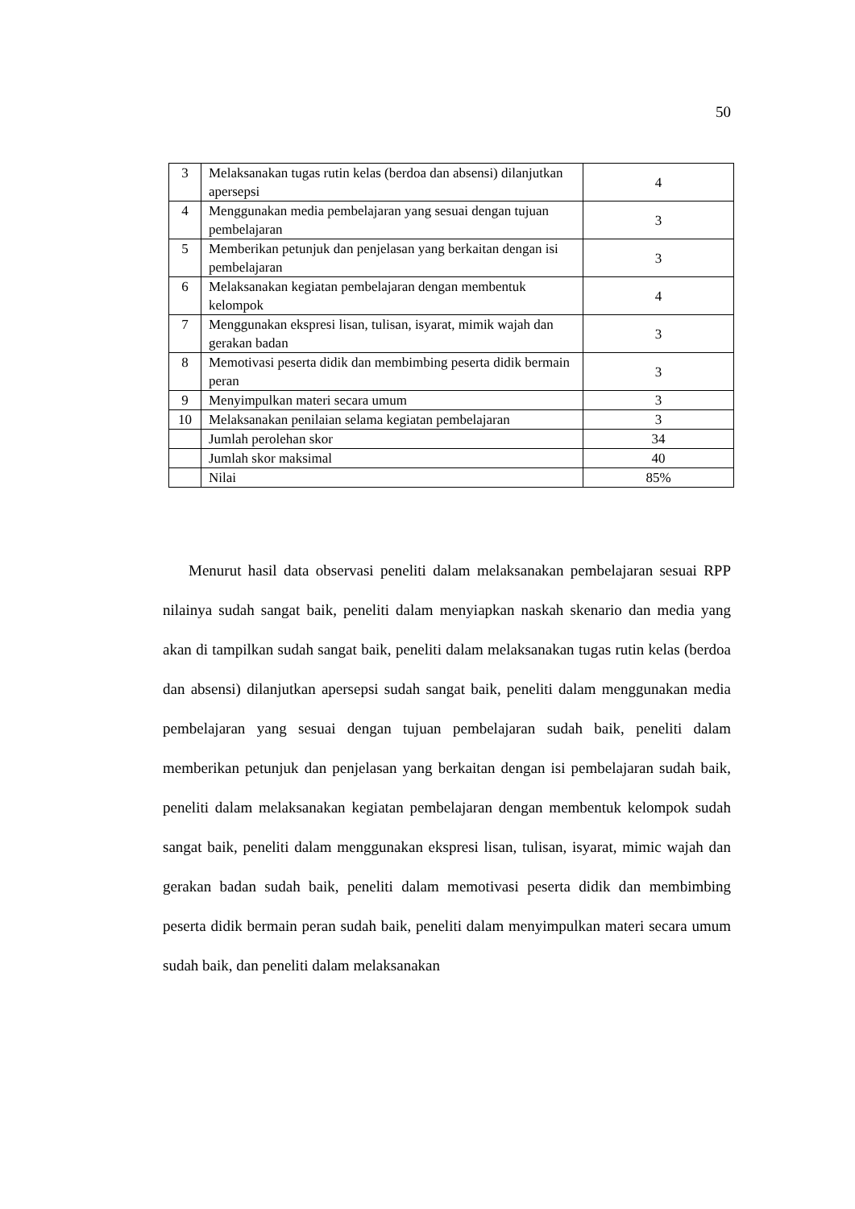50
| 3 | Melaksanakan tugas rutin kelas (berdoa dan absensi) dilanjutkan apersepsi | 4 |
| 4 | Menggunakan media pembelajaran yang sesuai dengan tujuan pembelajaran | 3 |
| 5 | Memberikan petunjuk dan penjelasan yang berkaitan dengan isi pembelajaran | 3 |
| 6 | Melaksanakan kegiatan pembelajaran dengan membentuk kelompok | 4 |
| 7 | Menggunakan ekspresi lisan, tulisan, isyarat, mimik wajah dan gerakan badan | 3 |
| 8 | Memotivasi peserta didik dan membimbing peserta didik bermain peran | 3 |
| 9 | Menyimpulkan materi secara umum | 3 |
| 10 | Melaksanakan penilaian selama kegiatan pembelajaran | 3 |
| | Jumlah perolehan skor | 34 |
| | Jumlah skor maksimal | 40 |
| | Nilai | 85% |
Menurut hasil data observasi peneliti dalam melaksanakan pembelajaran sesuai RPP nilainya sudah sangat baik, peneliti dalam menyiapkan naskah skenario dan media yang akan di tampilkan sudah sangat baik, peneliti dalam melaksanakan tugas rutin kelas (berdoa dan absensi) dilanjutkan apersepsi sudah sangat baik, peneliti dalam menggunakan media pembelajaran yang sesuai dengan tujuan pembelajaran sudah baik, peneliti dalam memberikan petunjuk dan penjelasan yang berkaitan dengan isi pembelajaran sudah baik, peneliti dalam melaksanakan kegiatan pembelajaran dengan membentuk kelompok sudah sangat baik, peneliti dalam menggunakan ekspresi lisan, tulisan, isyarat, mimic wajah dan gerakan badan sudah baik, peneliti dalam memotivasi peserta didik dan membimbing peserta didik bermain peran sudah baik, peneliti dalam menyimpulkan materi secara umum sudah baik, dan peneliti dalam melaksanakan